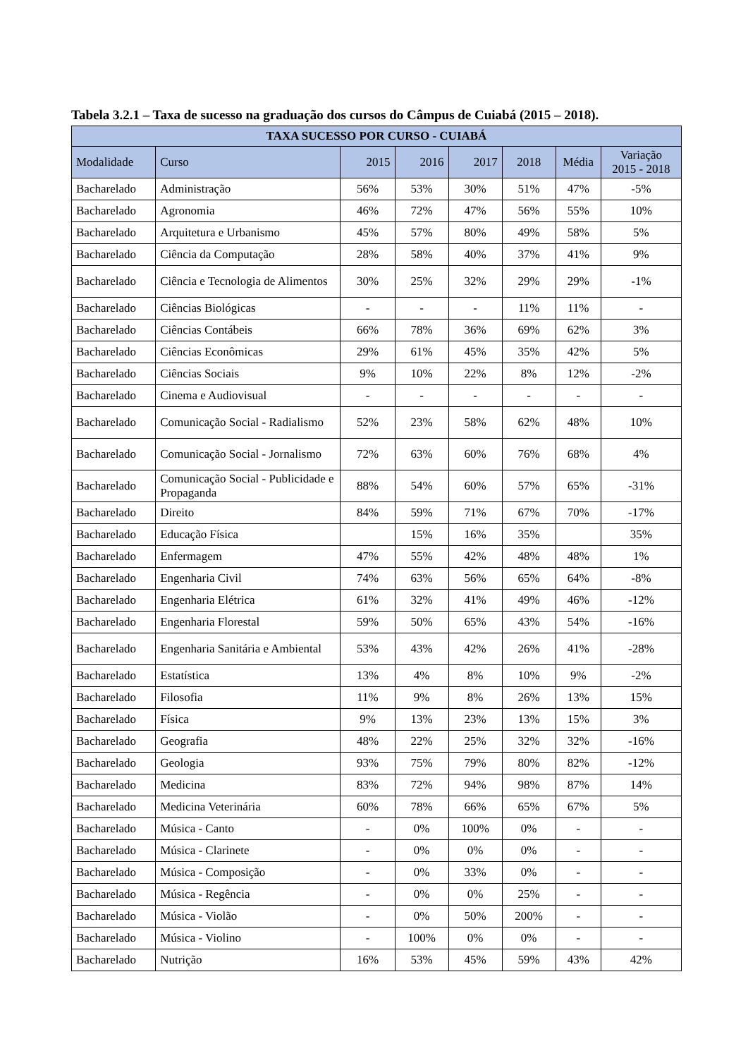Tabela 3.2.1 – Taxa de sucesso na graduação dos cursos do Câmpus de Cuiabá (2015 – 2018).
| TAXA SUCESSO POR CURSO - CUIABÁ | | | | | | | |
| --- | --- | --- | --- | --- | --- | --- | --- |
| Modalidade | Curso | 2015 | 2016 | 2017 | 2018 | Média | Variação 2015 - 2018 |
| Bacharelado | Administração | 56% | 53% | 30% | 51% | 47% | -5% |
| Bacharelado | Agronomia | 46% | 72% | 47% | 56% | 55% | 10% |
| Bacharelado | Arquitetura e Urbanismo | 45% | 57% | 80% | 49% | 58% | 5% |
| Bacharelado | Ciência da Computação | 28% | 58% | 40% | 37% | 41% | 9% |
| Bacharelado | Ciência e Tecnologia de Alimentos | 30% | 25% | 32% | 29% | 29% | -1% |
| Bacharelado | Ciências Biológicas | - | - | - | 11% | 11% | - |
| Bacharelado | Ciências Contábeis | 66% | 78% | 36% | 69% | 62% | 3% |
| Bacharelado | Ciências Econômicas | 29% | 61% | 45% | 35% | 42% | 5% |
| Bacharelado | Ciências Sociais | 9% | 10% | 22% | 8% | 12% | -2% |
| Bacharelado | Cinema e Audiovisual | - | - | - | - | - | - |
| Bacharelado | Comunicação Social - Radialismo | 52% | 23% | 58% | 62% | 48% | 10% |
| Bacharelado | Comunicação Social - Jornalismo | 72% | 63% | 60% | 76% | 68% | 4% |
| Bacharelado | Comunicação Social - Publicidade e Propaganda | 88% | 54% | 60% | 57% | 65% | -31% |
| Bacharelado | Direito | 84% | 59% | 71% | 67% | 70% | -17% |
| Bacharelado | Educação Física | | 15% | 16% | 35% | | 35% |
| Bacharelado | Enfermagem | 47% | 55% | 42% | 48% | 48% | 1% |
| Bacharelado | Engenharia Civil | 74% | 63% | 56% | 65% | 64% | -8% |
| Bacharelado | Engenharia Elétrica | 61% | 32% | 41% | 49% | 46% | -12% |
| Bacharelado | Engenharia Florestal | 59% | 50% | 65% | 43% | 54% | -16% |
| Bacharelado | Engenharia Sanitária e Ambiental | 53% | 43% | 42% | 26% | 41% | -28% |
| Bacharelado | Estatística | 13% | 4% | 8% | 10% | 9% | -2% |
| Bacharelado | Filosofia | 11% | 9% | 8% | 26% | 13% | 15% |
| Bacharelado | Física | 9% | 13% | 23% | 13% | 15% | 3% |
| Bacharelado | Geografia | 48% | 22% | 25% | 32% | 32% | -16% |
| Bacharelado | Geologia | 93% | 75% | 79% | 80% | 82% | -12% |
| Bacharelado | Medicina | 83% | 72% | 94% | 98% | 87% | 14% |
| Bacharelado | Medicina Veterinária | 60% | 78% | 66% | 65% | 67% | 5% |
| Bacharelado | Música - Canto | - | 0% | 100% | 0% | - | - |
| Bacharelado | Música - Clarinete | - | 0% | 0% | 0% | - | - |
| Bacharelado | Música - Composição | - | 0% | 33% | 0% | - | - |
| Bacharelado | Música - Regência | - | 0% | 0% | 25% | - | - |
| Bacharelado | Música - Violão | - | 0% | 50% | 200% | - | - |
| Bacharelado | Música - Violino | - | 100% | 0% | 0% | - | - |
| Bacharelado | Nutrição | 16% | 53% | 45% | 59% | 43% | 42% |